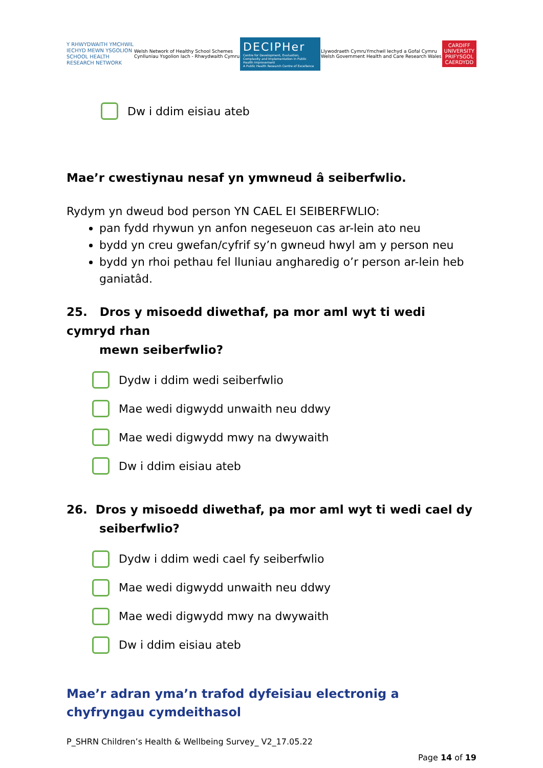Y RHWYDWAITH YMCHWIL
IECHYD MEWN YSGOLION
SCHOOL HEALTH
RESEARCH NETWORK
Welsh Network of Healthy School Schemes
Cynlluniau Ysgolion Iach - Rhwydwaith Cymru
DECIPHer
Centre for Development, Evaluation, Complexity and Implementation in Public Health Improvement
A Public Health Research Centre of Excellence
Llywodraeth Cymru
Welsh Government
Ymchwil Iechyd a Gofal Cymru
Health and Care Research Wales
CARDIFF
UNIVERSITY
PRIFYSGOL
CAERDYDD
Dw i ddim eisiau ateb
Mae’r cwestiynau nesaf yn ymwneud â seiberfwlio.
Rydym yn dweud bod person YN CAEL EI SEIBERFWLIO:
pan fydd rhywun yn anfon negeseuon cas ar-lein ato neu
bydd yn creu gwefan/cyfrif sy’n gwneud hwyl am y person neu
bydd yn rhoi pethau fel lluniau angharedig o’r person ar-lein heb ganiatâd.
25. Dros y misoedd diwethaf, pa mor aml wyt ti wedi cymryd rhan
mewn seiberfwlio?
Dydw i ddim wedi seiberfwlio
Mae wedi digwydd unwaith neu ddwy
Mae wedi digwydd mwy na dwywaith
Dw i ddim eisiau ateb
26. Dros y misoedd diwethaf, pa mor aml wyt ti wedi cael dy
seiberfwlio?
Dydw i ddim wedi cael fy seiberfwlio
Mae wedi digwydd unwaith neu ddwy
Mae wedi digwydd mwy na dwywaith
Dw i ddim eisiau ateb
Mae’r adran yma’n trafod dyfeisiau electronig a chyfryngau cymdeithasol
P_SHRN Children’s Health & Wellbeing Survey_ V2_17.05.22
Page 14 of 19